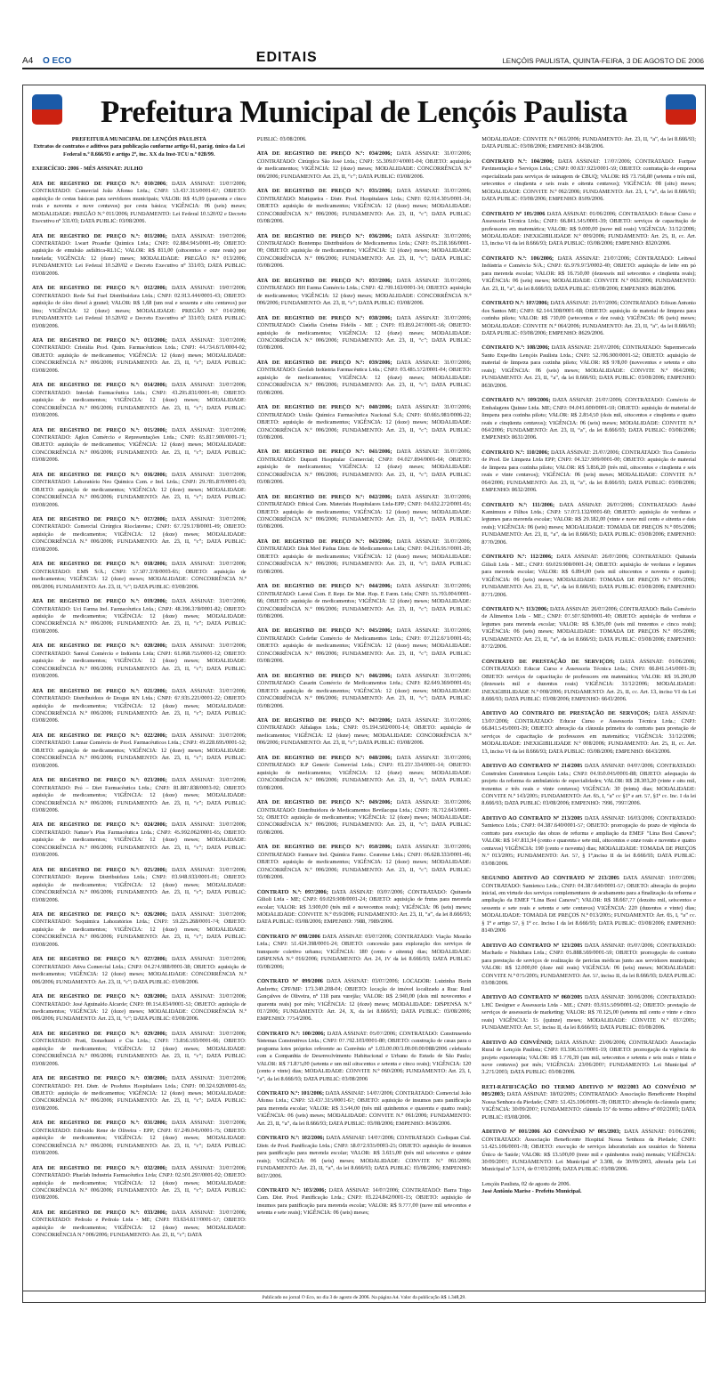A4 O ECO
EDITAIS
LENÇÓIS PAULISTA, QUINTA-FEIRA, 3 DE AGOSTO DE 2006
Prefeitura Municipal de Lençóis Paulista
PREFEITURA MUNICIPAL DE LENÇÓIS PAULISTA
Extratos de contratos e aditivos para publicação conforme artigo 61, parág. único da Lei Federal n.º 8.666/93 e artigo 2º, inc. XX da Inst-TCU n.º 028/99.
EXERCÍCIO: 2006 - MÊS ASSINAT: JULHO
ATA DE REGISTRO DE PREÇO N.º: 010/2006; DATA ASSINAT: 11/07/2006; CONTRATADO: Comercial João Afonso Ltda.; CNPJ: 53.437.315/0001-67; OBJETO: aquisição de cestas básicas para servidores municipais; VALOR: R$ 45,99 (quarenta e cinco reais e noventa e nove centavos) por cesta básica; VIGÊNCIA: 06 (seis) meses; MODALIDADE: PREGÃO N.º 011/2006; FUNDAMENTO: Lei Federal 10.520/02 e Decreto Executivo nº 331/03; DATA PUBLIC: 03/08/2006.
ATA DE REGISTRO DE PREÇO N.º: 011/2006; DATA ASSINAT: 19/07/2006; CONTRATADO: Lwart Proasfar Química Ltda.; CNPJ: 02.884.945/0001-49; OBJETO: aquisição de emulsão asfáltica-RL1C; VALOR: R$ 811,00 (oitocentos e onze reais) por tonelada; VIGÊNCIA: 12 (doze) meses; MODALIDADE: PREGÃO N.º 013/2006; FUNDAMENTO: Lei Federal 10.520/02 e Decreto Executivo nº 331/03; DATA PUBLIC: 03/08/2006.
ATA DE REGISTRO DE PREÇO N.º: 012/2006; DATA ASSINAT: 19/07/2006; CONTRATADO: Rede Sol Fuel Distribuidora Ltda.; CNPJ: 02.913.444/0001-43; OBJETO: aquisição de óleo diesel à granel; VALOR: R$ 1,68 (um real e sessenta e oito centavos) por litro; VIGÊNCIA: 12 (doze) meses; MODALIDADE: PREGÃO N.º 014/2006; FUNDAMENTO: Lei Federal 10.520/02 e Decreto Executivo nº 331/03; DATA PUBLIC: 03/08/2006.
ATA DE REGISTRO DE PREÇO N.º: 013/2006; DATA ASSINAT: 31/07/2006; CONTRATADO: Cristália Prod. Quim. Farmacêuticos Ltda.; CNPJ: 44.734.671/0004-02; OBJETO: aquisição de medicamentos; VIGÊNCIA: 12 (doze) meses; MODALIDADE: CONCORRÊNCIA N.º 006/2006; FUNDAMENTO: Art. 23, II, “c”; DATA PUBLIC: 03/08/2006.
ATA DE REGISTRO DE PREÇO N.º: 014/2006; DATA ASSINAT: 31/07/2006; CONTRATADO: Interlab Farmacêutica Ltda.; CNPJ: 43.295.831/0001-40; OBJETO: aquisição de medicamentos; VIGÊNCIA: 12 (doze) meses; MODALIDADE: CONCORRÊNCIA N.º 006/2006; FUNDAMENTO: Art. 23, II, “c”; DATA PUBLIC: 03/08/2006.
ATA DE REGISTRO DE PREÇO N.º: 015/2006; DATA ASSINAT: 31/07/2006; CONTRATADO: Aglon Comércio e Representações Ltda.; CNPJ: 65.817.900/0001-71; OBJETO: aquisição de medicamentos; VIGÊNCIA: 12 (doze) meses; MODALIDADE: CONCORRÊNCIA N.º 006/2006; FUNDAMENTO: Art. 23, II, “c”; DATA PUBLIC: 03/08/2006.
ATA DE REGISTRO DE PREÇO N.º: 016/2006; DATA ASSINAT: 31/07/2006; CONTRATADO: Laboratório Neo Química Com. e Ind. Ltda.; CNPJ: 29.785.870/0001-03; OBJETO: aquisição de medicamentos; VIGÊNCIA: 12 (doze) meses; MODALIDADE: CONCORRÊNCIA N.º 006/2006; FUNDAMENTO: Art. 23, II, “c”; DATA PUBLIC: 03/08/2006.
ATA DE REGISTRO DE PREÇO N.º: 017/2006; DATA ASSINAT: 31/07/2006; CONTRATADO: Comercial Cirúrgica Rioclarense.; CNPJ: 67.729.178/0001-49; OBJETO: aquisição de medicamentos; VIGÊNCIA: 12 (doze) meses; MODALIDADE: CONCORRÊNCIA N.º 006/2006; FUNDAMENTO: Art. 23, II, “c”; DATA PUBLIC: 03/08/2006.
ATA DE REGISTRO DE PREÇO N.º: 018/2006; DATA ASSINAT: 31/07/2006; CONTRATADO: EMS S/A.; CNPJ: 57.507.378/0003-65; OBJETO: aquisição de medicamentos; VIGÊNCIA: 12 (doze) meses; MODALIDADE: CONCORRÊNCIA N.º 006/2006; FUNDAMENTO: Art. 23, II, “c”; DATA PUBLIC: 03/08/2006.
ATA DE REGISTRO DE PREÇO N.º: 019/2006; DATA ASSINAT: 31/07/2006; CONTRATADO: Uci Farma Ind. Farmacêutica Ltda.; CNPJ: 48.396.378/0001-82; OBJETO: aquisição de medicamentos; VIGÊNCIA: 12 (doze) meses; MODALIDADE: CONCORRÊNCIA N.º 006/2006; FUNDAMENTO: Art. 23, II, “c”; DATA PUBLIC: 03/08/2006.
ATA DE REGISTRO DE PREÇO N.º: 020/2006; DATA ASSINAT: 31/07/2006; CONTRATADO: Sanval Comércio e Indústria Ltda; CNPJ: 61.068.755/0001-12; OBJETO: aquisição de medicamentos; VIGÊNCIA: 12 (doze) meses; MODALIDADE: CONCORRÊNCIA N.º 006/2006; FUNDAMENTO: Art. 23, II, “c”; DATA PUBLIC: 03/08/2006.
ATA DE REGISTRO DE PREÇO N.º: 021/2006; DATA ASSINAT: 31/07/2006; CONTRATADO: Distribuidora de Drogas RN Ltda.; CNPJ: 67.935.221/0001-22; OBJETO: aquisição de medicamentos; VIGÊNCIA: 12 (doze) meses; MODALIDADE: CONCORRÊNCIA N.º 006/2006; FUNDAMENTO: Art. 23, II, “c”; DATA PUBLIC: 03/08/2006.
ATA DE REGISTRO DE PREÇO N.º: 022/2006; DATA ASSINAT: 31/07/2006; CONTRATADO: Lumar Comércio de Prod. Farmacêuticos Ltda.; CNPJ: 49.228.695/0001-52; OBJETO: aquisição de medicamentos; VIGÊNCIA: 12 (doze) meses; MODALIDADE: CONCORRÊNCIA N.º 006/2006; FUNDAMENTO: Art. 23, II, “c”; DATA PUBLIC: 03/08/2006.
ATA DE REGISTRO DE PREÇO N.º: 023/2006; DATA ASSINAT: 31/07/2006; CONTRATADO: Pró – Diet Farmacêutica Ltda.; CNPJ: 81.887.838/0003-02; OBJETO: aquisição de medicamentos; VIGÊNCIA: 12 (doze) meses; MODALIDADE: CONCORRÊNCIA N.º 006/2006; FUNDAMENTO: Art. 23, II, “c”; DATA PUBLIC: 03/08/2006.
ATA DE REGISTRO DE PREÇO N.º: 024/2006; DATA ASSINAT: 31/07/2006; CONTRATADO: Nature’s Plus Farmacêutica Ltda.; CNPJ: 45.992.062/0001-65; OBJETO: aquisição de medicamentos; VIGÊNCIA: 12 (doze) meses; MODALIDADE: CONCORRÊNCIA N.º 006/2006; FUNDAMENTO: Art. 23, II, “c”; DATA PUBLIC: 03/08/2006.
ATA DE REGISTRO DE PREÇO N.º: 025/2006; DATA ASSINAT: 31/07/2006; CONTRATADO: Repress Distribuidora Ltda.; CNPJ: 03.948.933/0001-01; OBJETO: aquisição de medicamentos; VIGÊNCIA: 12 (doze) meses; MODALIDADE: CONCORRÊNCIA N.º 006/2006; FUNDAMENTO: Art. 23, II, “c”; DATA PUBLIC: 03/08/2006.
ATA DE REGISTRO DE PREÇO N.º: 026/2006; DATA ASSINAT: 31/07/2006; CONTRATADO: Soquímica Laboratórios Ltda.; CNPJ: 59.225.268/0001-74; OBJETO: aquisição de medicamentos; VIGÊNCIA: 12 (doze) meses; MODALIDADE: CONCORRÊNCIA N.º 006/2006; FUNDAMENTO: Art. 23, II, “c”; DATA PUBLIC: 03/08/2006.
ATA DE REGISTRO DE PREÇO N.º: 027/2006; DATA ASSINAT: 31/07/2006; CONTRATADO: Ativa Comercial Ltda.; CNPJ: 04.274.988/0001-38; OBJETO: aquisição de medicamentos; VIGÊNCIA: 12 (doze) meses; MODALIDADE: CONCORRÊNCIA N.º 006/2006; FUNDAMENTO: Art. 23, II, “c”; DATA PUBLIC: 03/08/2006.
ATA DE REGISTRO DE PREÇO N.º: 028/2006; DATA ASSINAT: 31/07/2006; CONTRATADO: José Aguinaldo Alcarde; CNPJ: 00.154.834/0001-51; OBJETO: aquisição de medicamentos; VIGÊNCIA: 12 (doze) meses; MODALIDADE: CONCORRÊNCIA N.º 006/2006; FUNDAMENTO: Art. 23, II, “c”; DATA PUBLIC: 03/08/2006.
ATA DE REGISTRO DE PREÇO N.º: 029/2006; DATA ASSINAT: 31/07/2006; CONTRATADO: Prati, Donaduzzi e Cia Ltda.; CNPJ: 73.856.593/0001-66; OBJETO: aquisição de medicamentos; VIGÊNCIA: 12 (doze) meses; MODALIDADE: CONCORRÊNCIA N.º 006/2006; FUNDAMENTO: Art. 23, II, “c”; DATA PUBLIC: 03/08/2006.
ATA DE REGISTRO DE PREÇO N.º: 030/2006; DATA ASSINAT: 31/07/2006; CONTRATADO: P.H. Distr. de Produtos Hospitalares Ltda.; CNPJ: 00.324.920/0001-65; OBJETO: aquisição de medicamentos; VIGÊNCIA: 12 (doze) meses; MODALIDADE: CONCORRÊNCIA N.º 006/2006; FUNDAMENTO: Art. 23, II, “c”; DATA PUBLIC: 03/08/2006.
ATA DE REGISTRO DE PREÇO N.º: 031/2006; DATA ASSINAT: 31/07/2006; CONTRATADO: Edivaldo Rene de Oliveira - EPP; CNPJ: 67.249.045/0001-75; OBJETO: aquisição de medicamentos; VIGÊNCIA: 12 (doze) meses; MODALIDADE: CONCORRÊNCIA N.º 006/2006; FUNDAMENTO: Art. 23, II, “c”; DATA PUBLIC: 03/08/2006.
ATA DE REGISTRO DE PREÇO N.º: 032/2006; DATA ASSINAT: 31/07/2006; CONTRATADO: Pharlab Industria Farmacêutica Ltda; CNPJ: 02.501.297/0001-02; OBJETO: aquisição de medicamentos; VIGÊNCIA: 12 (doze) meses; MODALIDADE: CONCORRÊNCIA N.º 006/2006; FUNDAMENTO: Art. 23, II, “c”; DATA PUBLIC: 03/08/2006.
ATA DE REGISTRO DE PREÇO N.º: 033/2006; DATA ASSINAT: 31/07/2006; CONTRATADO: Pedrolo e Pedrolo Ltda - ME; CNPJ: 03.634.617/0001-57; OBJETO: aquisição de medicamentos; VIGÊNCIA: 12 (doze) meses; MODALIDADE: CONCORRÊNCIA N.º 006/2006; FUNDAMENTO: Art. 23, II, “c”; DATA
PUBLIC: 03/08/2006.
ATA DE REGISTRO DE PREÇO N.º: 034/2006; DATA ASSINAT: 31/07/2006; CONTRATADO: Cirúrgica São José Ltda.; CNPJ: 55.309.074/0001-04; OBJETO: aquisição de medicamentos; VIGÊNCIA: 12 (doze) meses; MODALIDADE: CONCORRÊNCIA N.º 006/2006; FUNDAMENTO: Art. 23, II, “c”; DATA PUBLIC: 03/08/2006.
ATA DE REGISTRO DE PREÇO N.º: 035/2006; DATA ASSINAT: 31/07/2006; CONTRATADO: Matiqueira - Distr. Prod. Hospitalares Ltda.; CNPJ: 02.914.305/0001-34; OBJETO: aquisição de medicamentos; VIGÊNCIA: 12 (doze) meses; MODALIDADE: CONCORRÊNCIA N.º 006/2006; FUNDAMENTO: Art. 23, II, “c”; DATA PUBLIC: 03/08/2006.
ATA DE REGISTRO DE PREÇO N.º: 036/2006; DATA ASSINAT: 31/07/2006; CONTRATADO: Bontempo Distribuidora de Medicamentos Ltda.; CNPJ: 05.218.166/0001-00; OBJETO: aquisição de medicamentos; VIGÊNCIA: 12 (doze) meses; MODALIDADE: CONCORRÊNCIA N.º 006/2006; FUNDAMENTO: Art. 23, II, “c”; DATA PUBLIC: 03/08/2006.
ATA DE REGISTRO DE PREÇO N.º: 037/2006; DATA ASSINAT: 31/07/2006; CONTRATADO: BH Farma Comércio Ltda.; CNPJ: 42.799.163/0001-34; OBJETO: aquisição de medicamentos; VIGÊNCIA: 12 (doze) meses; MODALIDADE: CONCORRÊNCIA N.º 006/2006; FUNDAMENTO: Art. 23, II, “c”; DATA PUBLIC: 03/08/2006.
ATA DE REGISTRO DE PREÇO N.º: 038/2006; DATA ASSINAT: 31/07/2006; CONTRATADO: Claúdia Cristina Fidélis - ME ; CNPJ: 03.859.247/0001-56; OBJETO: aquisição de medicamentos; VIGÊNCIA: 12 (doze) meses; MODALIDADE: CONCORRÊNCIA N.º 006/2006; FUNDAMENTO: Art. 23, II, “c”; DATA PUBLIC: 03/08/2006.
ATA DE REGISTRO DE PREÇO N.º: 039/2006; DATA ASSINAT: 31/07/2006; CONTRATADO: Geolab Indústria Farmacêutica Ltda.; CNPJ: 03.485.572/0001-04; OBJETO: aquisição de medicamentos; VIGÊNCIA: 12 (doze) meses; MODALIDADE: CONCORRÊNCIA N.º 006/2006; FUNDAMENTO: Art. 23, II, “c”; DATA PUBLIC: 03/08/2006.
ATA DE REGISTRO DE PREÇO N.º: 040/2006; DATA ASSINAT: 31/07/2006; CONTRATADO: União Química Farmacêutica Nacional S.A; CNPJ: 60.665.981/0006-22; OBJETO: aquisição de medicamentos; VIGÊNCIA: 12 (doze) meses; MODALIDADE: CONCORRÊNCIA N.º 006/2006; FUNDAMENTO: Art. 23, II, “c”; DATA PUBLIC: 03/08/2006.
ATA DE REGISTRO DE PREÇO N.º: 041/2006; DATA ASSINAT: 31/07/2006; CONTRATADO: Duprati Hospitalar Comercial; CNPJ: 04.027.894/0001-64; OBJETO: aquisição de medicamentos; VIGÊNCIA: 12 (doze) meses; MODALIDADE: CONCORRÊNCIA N.º 006/2006; FUNDAMENTO: Art. 23, II, “c”; DATA PUBLIC: 03/08/2006.
ATA DE REGISTRO DE PREÇO N.º: 042/2006; DATA ASSINAT: 31/07/2006; CONTRATADO: Ethical Com. Materiais Hospitalares Ltda-EPP; CNPJ: 04.632.272/0001-65; OBJETO: aquisição de medicamentos; VIGÊNCIA: 12 (doze) meses; MODALIDADE: CONCORRÊNCIA N.º 006/2006; FUNDAMENTO: Art. 23, II, “c”; DATA PUBLIC: 03/08/2006.
ATA DE REGISTRO DE PREÇO N.º: 043/2006; DATA ASSINAT: 31/07/2006; CONTRATADO: Disk Med Pádua Distr. de Medicamentos Ltda; CNPJ: 04.216.957/0001-20; OBJETO: aquisição de medicamentos; VIGÊNCIA: 12 (doze) meses; MODALIDADE: CONCORRÊNCIA N.º 006/2006; FUNDAMENTO: Art. 23, II, “c”; DATA PUBLIC: 03/08/2006.
ATA DE REGISTRO DE PREÇO N.º: 044/2006; DATA ASSINAT: 31/07/2006; CONTRATADO: Lareal Com. E Repr. De Mat. Hop. E Farm. Ltda; CNPJ: 55.793.004/0001-66; OBJETO: aquisição de medicamentos; VIGÊNCIA: 12 (doze) meses; MODALIDADE: CONCORRÊNCIA N.º 006/2006; FUNDAMENTO: Art. 23, II, “c”; DATA PUBLIC: 03/08/2006.
ATA DE REGISTRO DE PREÇO N.º: 045/2006; DATA ASSINAT: 31/07/2006; CONTRATADO: Codefar Comércio de Medicamentos Ltda.; CNPJ: 07.212.671/0001-65; OBJETO: aquisição de medicamentos; VIGÊNCIA: 12 (doze) meses; MODALIDADE: CONCORRÊNCIA N.º 006/2006; FUNDAMENTO: Art. 23, II, “c”; DATA PUBLIC: 03/08/2006.
ATA DE REGISTRO DE PREÇO N.º: 046/2006; DATA ASSINAT: 31/07/2006; CONTRATADO: Casarin Comércio de Medicamentos Ltda.; CNPJ: 82.649.369/0001-65; OBJETO: aquisição de medicamentos; VIGÊNCIA: 12 (doze) meses; MODALIDADE: CONCORRÊNCIA N.º 006/2006; FUNDAMENTO: Art. 23, II, “c”; DATA PUBLIC: 03/08/2006.
ATA DE REGISTRO DE PREÇO N.º: 047/2006; DATA ASSINAT: 31/07/2006; CONTRATADO: Alfalagos Ltda.; CNPJ: 05.194.502/0001-14; OBJETO: aquisição de medicamentos; VIGÊNCIA: 12 (doze) meses; MODALIDADE: CONCORRÊNCIA N.º 006/2006; FUNDAMENTO: Art. 23, II, “c”; DATA PUBLIC: 03/08/2006.
ATA DE REGISTRO DE PREÇO N.º: 048/2006; DATA ASSINAT: 31/07/2006; CONTRATADO: R.P Generic Comercial Ltda.; CNPJ: 03.237.334/0001-14; OBJETO: aquisição de medicamentos; VIGÊNCIA: 12 (doze) meses; MODALIDADE: CONCORRÊNCIA N.º 006/2006; FUNDAMENTO: Art. 23, II, “c”; DATA PUBLIC: 03/08/2006.
ATA DE REGISTRO DE PREÇO N.º: 049/2006; DATA ASSINAT: 31/07/2006; CONTRATADO: Distribuidora de Medicamentos Bevilacqua Ltda.; CNPJ: 78.712.643/0001-55; OBJETO: aquisição de medicamentos; VIGÊNCIA: 12 (doze) meses; MODALIDADE: CONCORRÊNCIA N.º 006/2006; FUNDAMENTO: Art. 23, II, “c”; DATA PUBLIC: 03/08/2006.
ATA DE REGISTRO DE PREÇO N.º: 050/2006; DATA ASSINAT: 31/07/2006; CONTRATADO: Farmace Ind. Química Farmc. Cearense Ltda.; CNPJ: 06.628.333/0001-46; OBJETO: aquisição de medicamentos; VIGÊNCIA: 12 (doze) meses; MODALIDADE: CONCORRÊNCIA N.º 006/2006; FUNDAMENTO: Art. 23, II, “c”; DATA PUBLIC: 03/08/2006.
CONTRATO N.º: 097/2006; DATA ASSINAT: 03/07/2006; CONTRATADO: Quitanda Gilioli Ltda - ME; CNPJ: 69.029.908/0001-24; OBJETO: aquisição de frutas para merenda escolar; VALOR: R$ 3.900,00 (três mil e novecentos reais); VIGÊNCIA: 06 (seis) meses; MODALIDADE: CONVITE N.º 059/2006; FUNDAMENTO: Art. 23, II, “a”, da lei 8.666/93; DATA PUBLIC: 03/08/2006; EMPENHO: 7988, 7989/2006.
CONTRATO Nº 098/2006 DATA ASSINAT: 03/07/2006; CONTRATADO: Viação Mourão Ltda.; CNPJ: 51.424.398/0001-24; OBJETO: concessão para exploração dos serviços de transporte coletivo urbano; VIGÊNCIA: 180 (cento e oitenta) dias; MODALIDADE: DISPENSA N.º 016/2006; FUNDAMENTO: Art. 24, IV da lei 8.666/93; DATA PUBLIC: 03/08/2006;
CONTRATO Nº 099/2006 DATA ASSINAT: 03/07/2006; LOCADOR: Luizinha Borin Andretto; CPF/MF: 173.340.208-04; OBJETO: locação de imóvel localizado a Rua: Raul Gonçalves de Oliveira, nº 118 para varejão; VALOR: R$ 2.940,00 (dois mil novecentos e quarenta reais) por mês; VIGÊNCIA: 12 (doze) meses; MODALIDADE: DISPENSA N.º 017/2006; FUNDAMENTO: Art. 24, X, da lei 8.666/93; DATA PUBLIC: 03/08/2006; EMPENHO: 7754/2006.
CONTRATO N.º: 100/2006; DATA ASSINAT: 05/07/2006; CONTRATADO: Construsendo Sistemas Construtivos Ltda.; CNPJ: 07.792.103/0001-80; OBJETO: construção de casas para o programa lotes próprios referente ao Convênio nº 1.03.00.00/3.00.00.00/088/2006 celebrado com a Companhia de Desenvolvimento Habitacional e Urbano do Estado de São Paulo; VALOR: R$ 71.875,00 (setenta e um mil oitocentos e setenta e cinco reais); VIGÊNCIA: 120 (cento e vinte) dias; MODALIDADE: CONVITE N.º 060/2006; FUNDAMENTO: Art. 23, I, “a”, da lei 8.666/93; DATA PUBLIC: 03/08/2006
CONTRATO N.º: 101/2006; DATA ASSINAT: 14/07/2006; CONTRATADO: Comercial João Afonso Ltda.; CNPJ: 53.437.315/0001-67; OBJETO: aquisição de insumos para panificação para merenda escolar; VALOR: R$ 3.544,00 (três mil quinhentos e quarenta e quatro reais); VIGÊNCIA: 06 (seis) meses; MODALIDADE: CONVITE N.º 061/2006; FUNDAMENTO: Art. 23, II, “a”, da lei 8.666/93; DATA PUBLIC: 03/08/2006; EMPENHO: 8436/2006.
CONTRATO N.º: 102/2006; DATA ASSINAT: 14/07/2006; CONTRATADO: Codispan Cial. Distr. de Prod. Panificação Ltda.; CNPJ: 58.072.935/0003-25; OBJETO: aquisição de insumos para panificação para merenda escolar; VALOR: R$ 3.615,00 (três mil seiscentos e quinze reais); VIGÊNCIA: 06 (seis) meses; MODALIDADE: CONVITE N.º 061/2006; FUNDAMENTO: Art. 23, II, “a”, da lei 8.666/93; DATA PUBLIC: 03/08/2006; EMPENHO: 8437/2006.
CONTRATO N.º: 103/2006; DATA ASSINAT: 14/07/2006; CONTRATADO: Barra Trigo Com. Dist. Prod. Panificação Ltda.; CNPJ: 03.224.842/0001-15; OBJETO: aquisição de insumos para panificação para merenda escolar; VALOR: R$ 9.777,00 (nove mil setecentos e setenta e sete reais); VIGÊNCIA: 06 (seis) meses;
MODALIDADE: CONVITE N.º 061/2006; FUNDAMENTO: Art. 23, II, “a”, da lei 8.666/93; DATA PUBLIC: 03/08/2006; EMPENHO: 8438/2006.
CONTRATO N.º: 104/2006; DATA ASSINAT: 17/07/2006; CONTRATADO: Fortpav Pavimentação e Serviços Ltda.; CNPJ: 00.637.923/0001-59; OBJETO: contratação de empresa especializada para serviços de usinagem de CBUQ; VALOR: R$ 73.756,80 (setenta e três mil, setecentos e cinqüenta e seis reais e oitenta centavos); VIGÊNCIA: 08 (oito) meses; MODALIDADE: CONVITE N.º 062/2006; FUNDAMENTO: Art. 23, I, “a”, da lei 8.666/93; DATA PUBLIC: 03/08/2006; EMPENHO: 8509/2006.
CONTRATO Nº 105/2006 DATA ASSINAT: 01/06/2006; CONTRATADO: Educar Curso e Assessoria Técnica Ltda.; CNPJ: 66.841.545/0001-39; OBJETO: serviços de capacitação de professores em matemática; VALOR: R$ 9.000,00 (nove mil reais) VIGÊNCIA: 31/12/2006; MODALIDADE: INEXIGIBILIDADE N.º 009/2006; FUNDAMENTO: Art. 25, II, cc. Art. 13, inciso VI da lei 8.666/93; DATA PUBLIC: 03/08/2006; EMPENHO: 8320/2006.
CONTRATO N.º: 106/2006; DATA ASSINAT: 21/07/2006; CONTRATADO: Leitesol Indústria e Comércio S/A.; CNPJ: 65.979.973/0002-40; OBJETO: aquisição de leite em pó para merenda escolar; VALOR: R$ 16.750,00 (dezesseis mil setecentos e cinqüenta reais); VIGÊNCIA: 06 (seis) meses; MODALIDADE: CONVITE N.º 063/2006; FUNDAMENTO: Art. 23, II, “a”, da lei 8.666/93; DATA PUBLIC: 03/08/2006; EMPENHO: 8628/2006.
CONTRATO N.º: 107/2006; DATA ASSINAT: 21/07/2006; CONTRATADO: Edison Antonio dos Santos ME; CNPJ: 62.144.308/0001-68; OBJETO: aquisição de material de limpeza para cozinha piloto; VALOR: R$ 710,00 (setecentos e dez reais); VIGÊNCIA: 06 (seis) meses; MODALIDADE: CONVITE N.º 064/2006; FUNDAMENTO: Art. 23, II, “a”, da lei 8.666/93; DATA PUBLIC: 03/08/2006; EMPENHO: 8629/2006.
CONTRATO N.º: 108/2006; DATA ASSINAT: 21/07/2006; CONTRATADO: Supermercado Santo Expedito Lençóis Paulista Ltda.; CNPJ: 52.706.900/0001-52; OBJETO: aquisição de material de limpeza para cozinha piloto; VALOR: R$ 978,00 (novecentos e setenta e oito reais); VIGÊNCIA: 06 (seis) meses; MODALIDADE: CONVITE N.º 064/2006; FUNDAMENTO: Art. 23, II, “a”, da lei 8.666/93; DATA PUBLIC: 03/08/2006; EMPENHO: 8630/2006.
CONTRATO N.º: 109/2006; DATA ASSINAT: 21/07/2006; CONTRATADO: Comércio de Embalagens Quinze Ltda. ME; CNPJ: 04.041.600/0001-59; OBJETO: aquisição de material de limpeza para cozinha piloto; VALOR: R$ 2.854,50 (dois mil, oitocentos e cinqüenta e quatro reais e cinqüenta centavos); VIGÊNCIA: 06 (seis) meses; MODALIDADE: CONVITE N.º 064/2006; FUNDAMENTO: Art. 23, II, “a”, da lei 8.666/93; DATA PUBLIC: 03/08/2006; EMPENHO: 8631/2006.
CONTRATO N.º: 110/2006; DATA ASSINAT: 21/07/2006; CONTRATADO: Tica Comércio de Prod. De Limpeza Ltda EPP; CNPJ: 04.327.909/0001-00; OBJETO: aquisição de material de limpeza para cozinha piloto; VALOR: R$ 3.856,20 (três mil, oitocentos e cinqüenta e seis reais e vinte centavos); VIGÊNCIA: 06 (seis) meses; MODALIDADE: CONVITE N.º 064/2006; FUNDAMENTO: Art. 23, II, “a”, da lei 8.666/93; DATA PUBLIC: 03/08/2006; EMPENHO: 8632/2006.
CONTRATO N.º: 111/2006; DATA ASSINAT: 26/07/2006; CONTRATADO: André Kamimura e Filhos Ltda.; CNPJ: 57.073.132/0001-60; OBJETO: aquisição de verduras e legumes para merenda escolar; VALOR: R$ 29.182,00 (vinte e nove mil cento e oitenta e dois reais); VIGÊNCIA: 06 (seis) meses; MODALIDADE: TOMADA DE PREÇOS N.º 005/2006; FUNDAMENTO: Art. 23, II, “a”, da lei 8.666/93; DATA PUBLIC: 03/08/2006; EMPENHO: 8770/2006.
CONTRATO N.º: 112/2006; DATA ASSINAT: 26/07/2006; CONTRATADO: Quitanda Gilioli Ltda - ME.; CNPJ: 69.029.908/0001-24; OBJETO: aquisição de verduras e legumes para merenda escolar; VALOR: R$ 6.894,00 (seis mil oitocentos e noventa e quatro); VIGÊNCIA: 06 (seis) meses; MODALIDADE: TOMADA DE PREÇOS N.º 005/2006; FUNDAMENTO: Art. 23, II, “a”, da lei 8.666/93; DATA PUBLIC: 03/08/2006; EMPENHO: 8771/2006.
CONTRATO N.º: 113/2006; DATA ASSINAT: 26/07/2006; CONTRATADO: Ballo Comércio de Alimentos Ltda - ME.; CNPJ: 07.507.920/0001-40; OBJETO: aquisição de verduras e legumes para merenda escolar; VALOR: R$ 6.305,00 (seis mil trezentos e cinco reais); VIGÊNCIA: 06 (seis) meses; MODALIDADE: TOMADA DE PREÇOS N.º 005/2006; FUNDAMENTO: Art. 23, II, “a”, da lei 8.666/93; DATA PUBLIC: 03/08/2006; EMPENHO: 8772/2006.
CONTRATO DE PRESTAÇÃO DE SERVIÇOS; DATA ASSINAT: 01/06/2006; CONTRATADO: Educar Curso e Assessoria Técnica Ltda.; CNPJ: 66.841.545/0001-39; OBJETO: serviços de capacitação de professores em matemática; VALOR: R$ 16.200,00 (dezesseis mil e duzentos reais) VIGÊNCIA: 31/12/2006; MODALIDADE: INEXIGIBILIDADE N.º 008/2006; FUNDAMENTO: Art. 25, II, cc. Art. 13, inciso VI da Lei 8.666/93; DATA PUBLIC: 03/08/2006; EMPENHO: 6643/2006.
ADITIVO AO CONTRATO DE PRESTAÇÃO DE SERVIÇOS; DATA ASSINAT: 13/07/2006; CONTRATADO: Educar Curso e Assessoria Técnica Ltda.; CNPJ: 66.841.545/0001-39; OBJETO: alteração da cláusula primeira do contrato para prestação de serviços de capacitação de professores em matemática; VIGÊNCIA: 31/12/2006; MODALIDADE: INEXIGIBILIDADE N.º 008/2006; FUNDAMENTO: Art. 25, II, cc. Art. 13, inciso VI da lei 8.666/93; DATA PUBLIC: 03/08/2006; EMPENHO: 6643/2006.
ADITIVO AO CONTRATO Nº 214/2005 DATA ASSINAT: 04/07/2006; CONTRATADO: Construlen Construtora Lençóis Ltda.; CNPJ: 04.950.045/0001-88; OBJETO: adequação do projeto da reforma do ambulatório de especialidades; VALOR: R$ 28.303,20 (vinte e oito mil, trezentos e três reais e vinte centavos) VIGÊNCIA: 30 (trinta) dias; MODALIDADE: CONVITE N.º 143/2005; FUNDAMENTO: Art. 65, I, “a” cc §1º e art. 57, §1º cc. Inc. I da lei 8.666/93; DATA PUBLIC: 03/08/2006; EMPENHO: 7996, 7997/2006.
ADITIVO AO CONTRATO Nº 213/2005 DATA ASSINAT: 16/03/2006; CONTRATADO: Samienco Ltda.; CNPJ: 04.387.640/0001-57; OBJETO: prorrogação do prazo de vigência do contrato para execução das obras de reforma e ampliação da EMEF “Lina Bosi Canova”; VALOR: R$ 147.811,94 (cento e quarenta e sete mil, oitocentos e onze reais e noventa e quatro centavos) VIGÊNCIA: 190 (cento e noventa) dias; MODALIDADE: TOMADA DE PREÇOS N.º 013/2005; FUNDAMENTO: Art. 57, § 1º,inciso II da lei 8.666/93; DATA PUBLIC: 03/08/2006.
SEGUNDO ADITIVO AO CONTRATO Nº 213/2005 DATA ASSINAT: 10/07/2006; CONTRATADO: Samienco Ltda.; CNPJ: 04.387.640/0001-57; OBJETO: alteração do projeto inicial, em virtude dos serviços complementares de acabamento para a finalização da reforma e ampliação da EMEF “Lina Bosi Canova”; VALOR: R$ 18.667,77 (dezoito mil, seiscentos e sessenta e sete reais e setenta e sete centavos) VIGÊNCIA: 220 (duzentos e vinte) dias; MODALIDADE: TOMADA DE PREÇOS N.º 013/2005; FUNDAMENTO: Art. 65, I, “a” cc. § 1º e artigo 57, § 1º cc. Inciso I da lei 8.666/93; DATA PUBLIC: 03/08/2006; EMPENHO: 8140/2006
ADITIVO AO CONTRATO Nº 121/2005 DATA ASSINAT: 05/07/2006; CONTRATADO: Machado e Nishihara Ltda.; CNPJ: 05.888.569/0001-59; OBJETO: prorrogação do contrato para prestação de serviços de realização de perícias médicas junto aos servidores municipais; VALOR: R$ 12.000,00 (doze mil reais) VIGÊNCIA: 06 (seis) meses; MODALIDADE: CONVITE N.º 075/2005; FUNDAMENTO: Art. 57, inciso II, da lei 8.666/93; DATA PUBLIC: 03/08/2006.
ADITIVO AO CONTRATO Nº 060/2005 DATA ASSINAT: 30/06/2006; CONTRATADO: LHC Designer e Assessoria Ltda - ME.; CNPJ: 03.915.509/0001-52; OBJETO: prestação de serviços de assessoria de marketing; VALOR: R$ 70.125,00 (setenta mil cento e vinte e cinco reais) VIGÊNCIA: 15 (quinze) meses; MODALIDADE: CONVITE N.º 037/2005; FUNDAMENTO: Art. 57, inciso II, da lei 8.666/93; DATA PUBLIC: 03/08/2006.
ADITIVO AO CONVÊNIO; DATA ASSINAT: 23/06/2006; CONTRATADO: Associação Rural de Lençóis Paulista; CNPJ: 03.396.557/0001-19; OBJETO: prorrogação da vigência do projeto equoterapia; VALOR: R$ 1.776,39 (um mil, setecentos e setenta e seis reais e trinta e nove centavos) por mês; VIGÊNCIA: 23/06/2007; FUNDAMENTO: Lei Municipal nº 3.271/2003; DATA PUBLIC: 03/08/2006.
RETI-RATIFICAÇÃO DO TERMO ADITIVO Nº 002/2003 AO CONVÊNIO Nº 005/2003; DATA ASSINAT: 18/02/2005; CONTRATADO: Associação Beneficente Hospital Nossa Senhora da Piedade; CNPJ: 51.425.106/0001-78; OBJETO: alteração da cláusula quarta; VIGÊNCIA: 30/09/2007; FUNDAMENTO: cláusula 15ª do termo aditivo nº 002/2003; DATA PUBLIC: 03/08/2006.
ADITIVO Nº 001/2006 AO CONVÊNIO Nº 005/2003; DATA ASSINAT: 01/06/2006; CONTRATADO: Associação Beneficente Hospital Nossa Senhora da Piedade; CNPJ: 51.425.106/0001-78; OBJETO: execução de serviços laboratoriais aos usuários do Sistema Único de Saúde; VALOR: R$ 13.500,00 (treze mil e quinhentos reais) mensais; VIGÊNCIA: 30/09/2007; FUNDAMENTO: Lei Municipal nº 3.308, de 30/09/2003, alterada pela Lei Municipal nº 3.574, de 07/03/2006; DATA PUBLIC: 03/08/2006.
Lençóis Paulista, 02 de agosto de 2006.
José Antônio Marise - Prefeito Municipal.
Publicado no jornal O Eco, no dia 3 de agosto de 2006. Na página A4. Valor da publicação R$ 1.348,29.